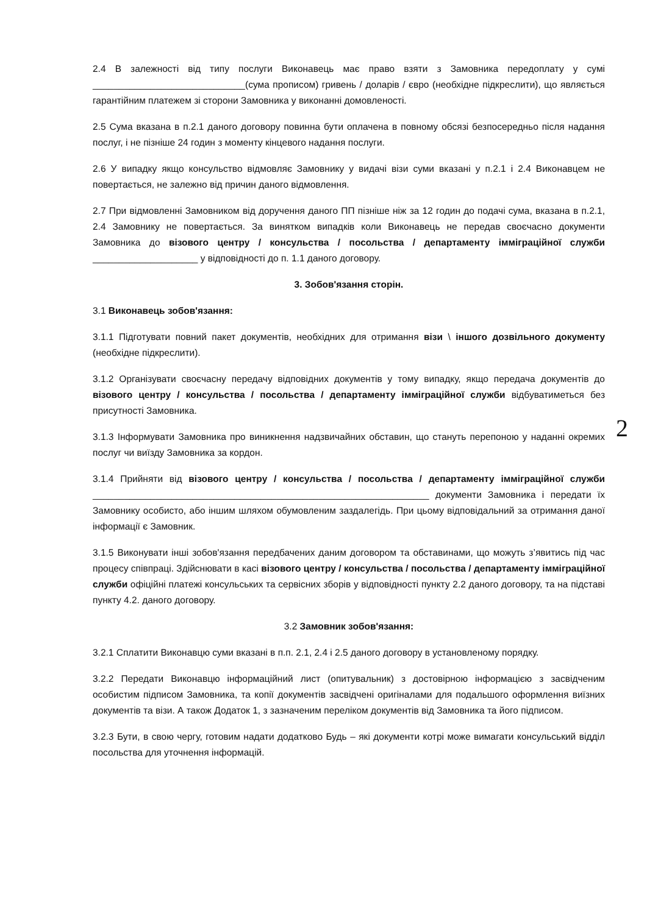2.4 В залежності від типу послуги Виконавець має право взяти з Замовника передоплату у сумі _____________________________(сума прописом) гривень / доларів / євро (необхідне підкреслити), що являється гарантійним платежем зі сторони Замовника у виконанні домовленості.
2.5 Сума вказана в п.2.1 даного договору повинна бути оплачена в повному обсязі безпосередньо після надання послуг, і не пізніше 24 годин з моменту кінцевого надання послуги.
2.6 У випадку якщо консульство відмовляє Замовнику у видачі візи суми вказані у п.2.1 і 2.4 Виконавцем не повертається, не залежно від причин даного відмовлення.
2.7 При відмовленні Замовником від доручення даного ПП пізніше ніж за 12 годин до подачі сума, вказана в п.2.1, 2.4 Замовнику не повертається. За винятком випадків коли Виконавець не передав своєчасно документи Замовника до візового центру / консульства / посольства / департаменту імміграційної служби ____________________ у відповідності до п. 1.1 даного договору.
3. Зобов'язання сторін.
3.1 Виконавець зобов'язання:
3.1.1 Підготувати повний пакет документів, необхідних для отримання візи \ іншого дозвільного документу (необхідне підкреслити).
3.1.2 Організувати своєчасну передачу відповідних документів у тому випадку, якщо передача документів до візового центру / консульства / посольства / департаменту імміграційної служби відбуватиметься без присутності Замовника.
3.1.3 Інформувати Замовника про виникнення надзвичайних обставин, що стануть перепоною у наданні окремих послуг чи виїзду Замовника за кордон.
3.1.4 Прийняти від візового центру / консульства / посольства / департаменту імміграційної служби ________________________________________________________________ документи Замовника і передати їх Замовнику особисто, або іншим шляхом обумовленим заздалегідь. При цьому відповідальний за отримання даної інформації є Замовник.
3.1.5 Виконувати інші зобов'язання передбачених даним договором та обставинами, що можуть з’явитись під час процесу співпраці. Здійснювати в касі візового центру / консульства / посольства / департаменту імміграційної служби офіційні платежі консульських та сервісних зборів у відповідності пункту 2.2 даного договору, та на підставі пункту 4.2. даного договору.
3.2 Замовник зобов'язання:
3.2.1 Сплатити Виконавцю суми вказані в п.п. 2.1, 2.4 і 2.5 даного договору в установленому порядку.
3.2.2 Передати Виконавцю інформаційний лист (опитувальник) з достовірною інформацією з засвідченим особистим підписом Замовника, та копії документів засвідчені оригіналами для подальшого оформлення виїзних документів та візи. А також Додаток 1, з зазначеним переліком документів від Замовника та його підписом.
3.2.3 Бути, в свою чергу, готовим надати додатково Будь – які документи котрі може вимагати консульський відділ посольства для уточнення інформацій.
2